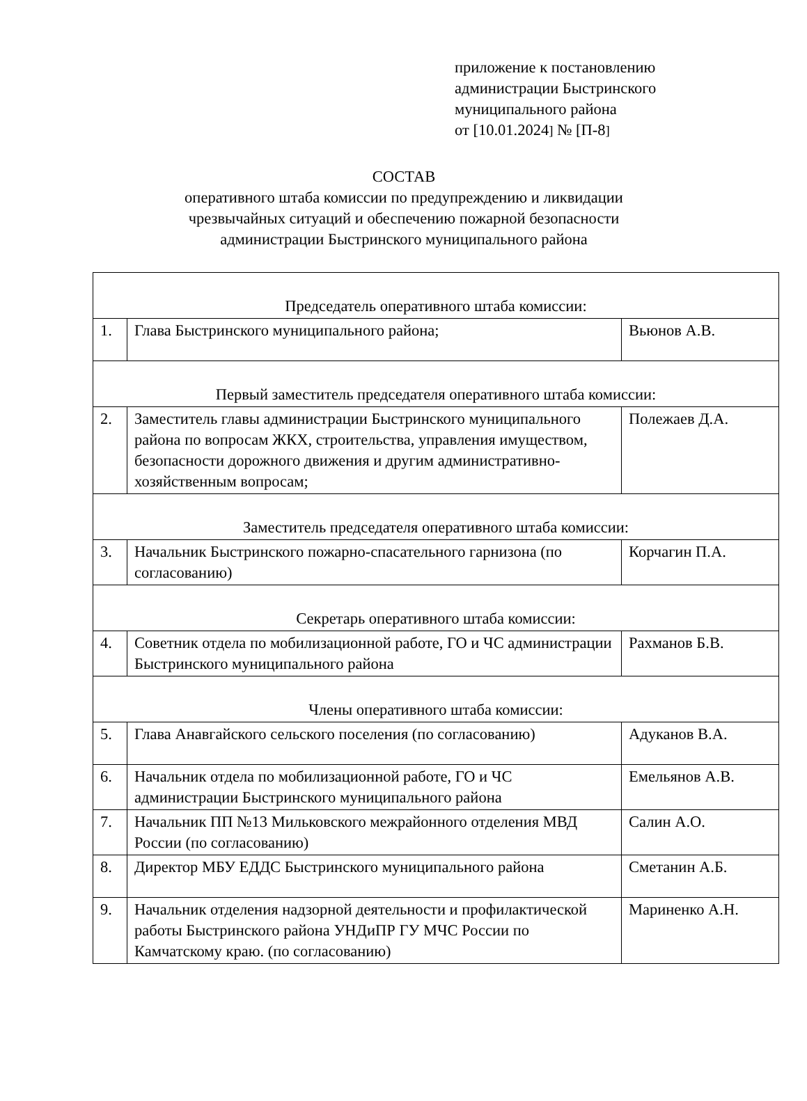приложение к постановлению
администрации Быстринского
муниципального района
от [10.01.2024] № [П-8]
СОСТАВ
оперативного штаба комиссии по предупреждению и ликвидации
чрезвычайных ситуаций и обеспечению пожарной безопасности
администрации Быстринского муниципального района
| Председатель оперативного штаба комиссии: | | |
| 1. | Глава Быстринского муниципального района; | Вьюнов А.В. |
| Первый заместитель председателя оперативного штаба комиссии: | | |
| 2. | Заместитель главы администрации Быстринского муниципального района по вопросам ЖКХ, строительства, управления имуществом, безопасности дорожного движения и другим административно-хозяйственным вопросам; | Полежаев Д.А. |
| Заместитель председателя оперативного штаба комиссии: | | |
| 3. | Начальник Быстринского пожарно-спасательного гарнизона (по согласованию) | Корчагин П.А. |
| Секретарь оперативного штаба комиссии: | | |
| 4. | Советник отдела по мобилизационной работе, ГО и ЧС администрации Быстринского муниципального района | Рахманов Б.В. |
| Члены оперативного штаба комиссии: | | |
| 5. | Глава Анавгайского сельского поселения (по согласованию) | Адуканов В.А. |
| 6. | Начальник отдела по мобилизационной работе, ГО и ЧС администрации Быстринского муниципального района | Емельянов А.В. |
| 7. | Начальник ПП №13 Мильковского межрайонного отделения МВД России (по согласованию) | Салин А.О. |
| 8. | Директор МБУ ЕДДС Быстринского муниципального района | Сметанин А.Б. |
| 9. | Начальник отделения надзорной деятельности и профилактической работы Быстринского района УНДиПР ГУ МЧС России по Камчатскому краю. (по согласованию) | Мариненко А.Н. |